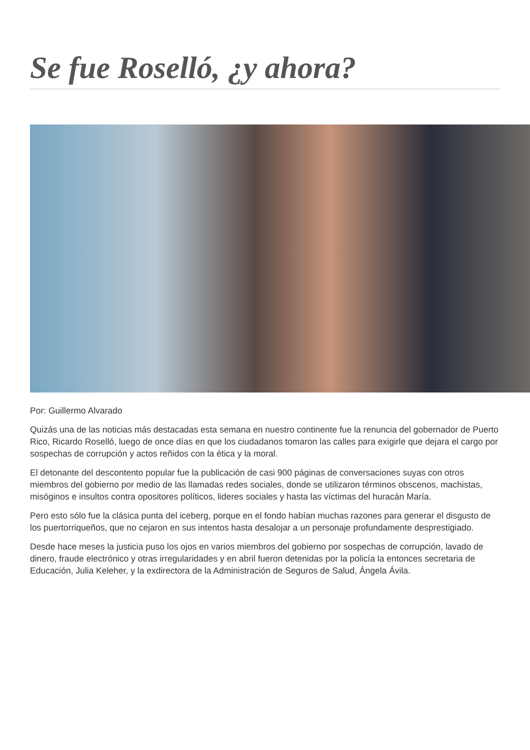Se fue Roselló, ¿y ahora?
Por: Guillermo Alvarado
Quizás una de las noticias más destacadas esta semana en nuestro continente fue la renuncia del gobernador de Puerto Rico, Ricardo Roselló, luego de once días en que los ciudadanos tomaron las calles para exigirle que dejara el cargo por sospechas de corrupción y actos reñidos con la ética y la moral.
El detonante del descontento popular fue la publicación de casi 900 páginas de conversaciones suyas con otros miembros del gobierno por medio de las llamadas redes sociales, donde se utilizaron términos obscenos, machistas, misóginos e insultos contra opositores políticos, lideres sociales y hasta las víctimas del huracán María.
Pero esto sólo fue la clásica punta del iceberg, porque en el fondo habían muchas razones para generar el disgusto de los puertorriqueños, que no cejaron en sus intentos hasta desalojar a un personaje profundamente desprestigiado.
Desde hace meses la justicia puso los ojos en varios miembros del gobierno por sospechas de corrupción, lavado de dinero, fraude electrónico y otras irregularidades y en abril fueron detenidas por la policía la entonces secretaria de Educación, Julia Keleher, y la exdirectora de la Administración de Seguros de Salud, Ángela Ávila.